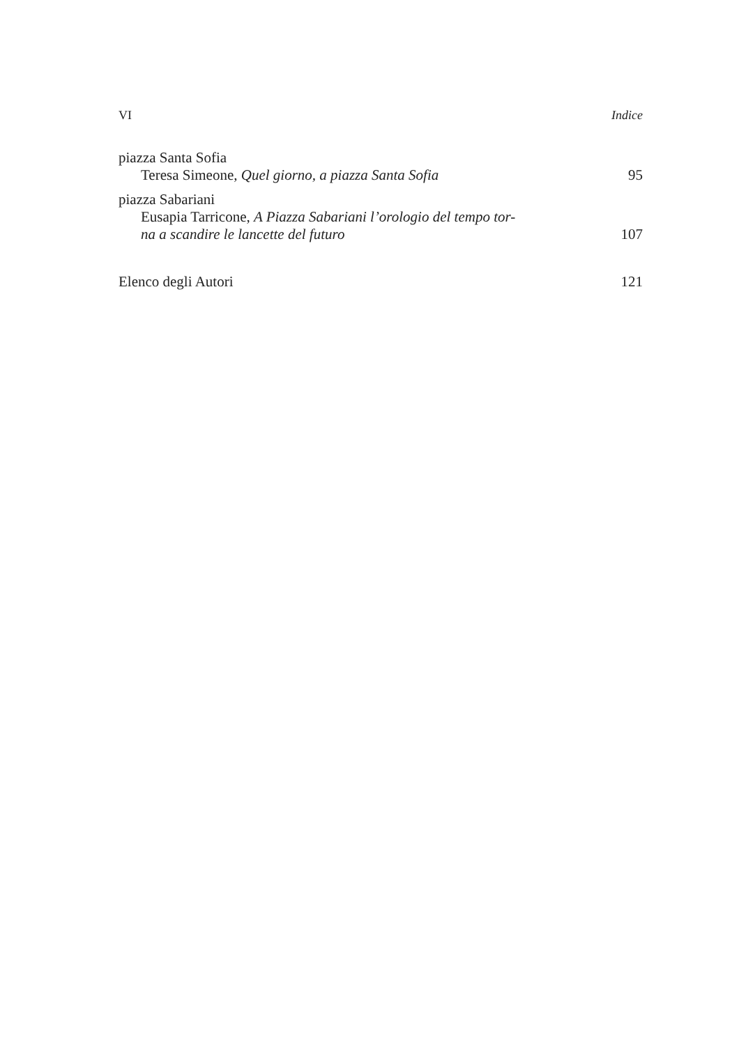VI Indice
piazza Santa Sofia
Teresa Simeone, Quel giorno, a piazza Santa Sofia 95
piazza Sabariani
Eusapia Tarricone, A Piazza Sabariani l’orologio del tempo tor-
na a scandire le lancette del futuro 107
Elenco degli Autori 121